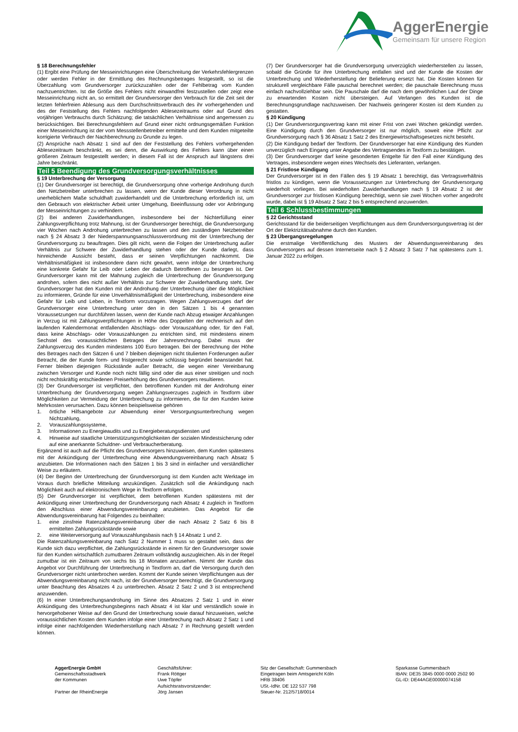AggerEnergie
Gemeinsam für unsere Region
§ 18 Berechnungsfehler
(1) Ergibt eine Prüfung der Messeinrichtungen eine Überschreitung der Verkehrsfehlergrenzen oder werden Fehler in der Ermittlung des Rechnungsbetrages festgestellt, so ist die Überzahlung vom Grundversorger zurückzuzahlen oder der Fehlbetrag vom Kunden nachzuentrichten. Ist die Größe des Fehlers nicht einwandfrei festzustellen oder zeigt eine Messeinrichtung nicht an, so ermittelt der Grundversorger den Verbrauch für die Zeit seit der letzten fehlerfreien Ablesung aus dem Durchschnittsverbrauch des ihr vorhergehenden und des der Feststellung des Fehlers nachfolgenden Ablesezeitraums oder auf Grund des vorjährigen Verbrauchs durch Schätzung; die tatsächlichen Verhältnisse sind angemessen zu berücksichtigen. Bei Berechnungsfehlern auf Grund einer nicht ordnungsgemäßen Funktion einer Messeinrichtung ist der vom Messstellenbetreiber ermittelte und dem Kunden mitgeteilte korrigierte Verbrauch der Nachberechnung zu Grunde zu legen.
(2) Ansprüche nach Absatz 1 sind auf den der Feststellung des Fehlers vorhergehenden Ablesezeitraum beschränkt, es sei denn, die Auswirkung des Fehlers kann über einen größeren Zeitraum festgestellt werden; in diesem Fall ist der Anspruch auf längstens drei Jahre beschränkt.
Teil 5 Beendigung des Grundversorgungsverhältnisses
§ 19 Unterbrechung der Versorgung
(1) Der Grundversorger ist berechtigt, die Grundversorgung ohne vorherige Androhung durch den Netzbetreiber unterbrechen zu lassen, wenn der Kunde dieser Verordnung in nicht unerheblichem Maße schuldhaft zuwiderhandelt und die Unterbrechung erforderlich ist, um den Gebrauch von elektrischer Arbeit unter Umgehung, Beeinflussung oder vor Anbringung der Messeinrichtungen zu verhindern.
(2) Bei anderen Zuwiderhandlungen, insbesondere bei der Nichterfüllung einer Zahlungsverpflichtung trotz Mahnung, ist der Grundversorger berechtigt, die Grundversorgung vier Wochen nach Androhung unterbrechen zu lassen und den zuständigen Netzbetreiber nach § 24 Absatz 3 der Niederspannungsanschlussverordnung mit der Unterbrechung der Grundversorgung zu beauftragen. Dies gilt nicht, wenn die Folgen der Unterbrechung außer Verhältnis zur Schwere der Zuwiderhandlung stehen oder der Kunde darlegt, dass hinreichende Aussicht besteht, dass er seinen Verpflichtungen nachkommt. Die Verhältnismäßigkeit ist insbesondere dann nicht gewahrt, wenn infolge der Unterbrechung eine konkrete Gefahr für Leib oder Leben der dadurch Betroffenen zu besorgen ist. Der Grundversorger kann mit der Mahnung zugleich die Unterbrechung der Grundversorgung androhen, sofern dies nicht außer Verhältnis zur Schwere der Zuwiderhandlung steht. Der Grundversorger hat den Kunden mit der Androhung der Unterbrechung über die Möglichkeit zu informieren, Gründe für eine Unverhältnismäßigkeit der Unterbrechung, insbesondere eine Gefahr für Leib und Leben, in Textform vorzutragen. Wegen Zahlungsverzuges darf der Grundversorger eine Unterbrechung unter den in den Sätzen 1 bis 4 genannten Voraussetzungen nur durchführen lassen, wenn der Kunde nach Abzug etwaiger Anzahlungen in Verzug ist mit Zahlungsverpflichtungen in Höhe des Doppelten der rechnerisch auf den laufenden Kalendermonat entfallenden Abschlags- oder Vorauszahlung oder, für den Fall, dass keine Abschlags- oder Vorauszahlungen zu entrichten sind, mit mindestens einem Sechstel des voraussichtlichen Betrages der Jahresrechnung. Dabei muss der Zahlungsverzug des Kunden mindestens 100 Euro betragen. Bei der Berechnung der Höhe des Betrages nach den Sätzen 6 und 7 bleiben diejenigen nicht titulierten Forderungen außer Betracht, die der Kunde form- und fristgerecht sowie schlüssig begründet beanstandet hat. Ferner bleiben diejenigen Rückstände außer Betracht, die wegen einer Vereinbarung zwischen Versorger und Kunde noch nicht fällig sind oder die aus einer streitigen und noch nicht rechtskräftig entschiedenen Preiserhöhung des Grundversorgers resultieren.
(3) Der Grundversorger ist verpflichtet, den betroffenen Kunden mit der Androhung einer Unterbrechung der Grundversorgung wegen Zahlungsverzuges zugleich in Textform über Möglichkeiten zur Vermeidung der Unterbrechung zu informieren, die für den Kunden keine Mehrkosten verursachen. Dazu können beispielsweise gehören
1. örtliche Hilfsangebote zur Abwendung einer Versorgungsunterbrechung wegen Nichtzahlung,
2. Vorauszahlungssysteme,
3. Informationen zu Energieaudits und zu Energieberatungsdiensten und
4. Hinweise auf staatliche Unterstützungsmöglichkeiten der sozialen Mindestsicherung oder auf eine anerkannte Schuldner- und Verbraucherberatung.
Ergänzend ist auch auf die Pflicht des Grundversorgers hinzuweisen, dem Kunden spätestens mit der Ankündigung der Unterbrechung eine Abwendungsvereinbarung nach Absatz 5 anzubieten. Die Informationen nach den Sätzen 1 bis 3 sind in einfacher und verständlicher Weise zu erläutern.
(4) Der Beginn der Unterbrechung der Grundversorgung ist dem Kunden acht Werktage im Voraus durch briefliche Mitteilung anzukündigen. Zusätzlich soll die Ankündigung nach Möglichkeit auch auf elektronischem Wege in Textform erfolgen.
(5) Der Grundversorger ist verpflichtet, dem betroffenen Kunden spätestens mit der Ankündigung einer Unterbrechung der Grundversorgung nach Absatz 4 zugleich in Textform den Abschluss einer Abwendungsvereinbarung anzubieten. Das Angebot für die Abwendungsvereinbarung hat Folgendes zu beinhalten:
1. eine zinsfreie Ratenzahlungsvereinbarung über die nach Absatz 2 Satz 6 bis 8 ermittelten Zahlungsrückstände sowie
2. eine Weiterversorgung auf Vorauszahlungsbasis nach § 14 Absatz 1 und 2.
Die Ratenzahlungsvereinbarung nach Satz 2 Nummer 1 muss so gestaltet sein, dass der Kunde sich dazu verpflichtet, die Zahlungsrückstände in einem für den Grundversorger sowie für den Kunden wirtschaftlich zumutbaren Zeitraum vollständig auszugleichen. Als in der Regel zumutbar ist ein Zeitraum von sechs bis 18 Monaten anzusehen. Nimmt der Kunde das Angebot vor Durchführung der Unterbrechung in Textform an, darf die Versorgung durch den Grundversorger nicht unterbrochen werden. Kommt der Kunde seinen Verpflichtungen aus der Abwendungsvereinbarung nicht nach, ist der Grundversorger berechtigt, die Grundversorgung unter Beachtung des Absatzes 4 zu unterbrechen. Absatz 2 Satz 2 und 3 ist entsprechend anzuwenden.
(6) In einer Unterbrechungsandrohung im Sinne des Absatzes 2 Satz 1 und in einer Ankündigung des Unterbrechungsbeginns nach Absatz 4 ist klar und verständlich sowie in hervorgehobener Weise auf den Grund der Unterbrechung sowie darauf hinzuweisen, welche voraussichtlichen Kosten dem Kunden infolge einer Unterbrechung nach Absatz 2 Satz 1 und infolge einer nachfolgenden Wiederherstellung nach Absatz 7 in Rechnung gestellt werden können.
(7) Der Grundversorger hat die Grundversorgung unverzüglich wiederherstellen zu lassen, sobald die Gründe für ihre Unterbrechung entfallen sind und der Kunde die Kosten der Unterbrechung und Wiederherstellung der Belieferung ersetzt hat. Die Kosten können für strukturell vergleichbare Fälle pauschal berechnet werden; die pauschale Berechnung muss einfach nachvollziehbar sein. Die Pauschale darf die nach dem gewöhnlichen Lauf der Dinge zu erwartenden Kosten nicht übersteigen. Auf Verlangen des Kunden ist die Berechnungsgrundlage nachzuweisen. Der Nachweis geringerer Kosten ist dem Kunden zu gestatten.
§ 20 Kündigung
(1) Der Grundversorgungsvertrag kann mit einer Frist von zwei Wochen gekündigt werden. Eine Kündigung durch den Grundversorger ist nur möglich, soweit eine Pflicht zur Grundversorgung nach § 36 Absatz 1 Satz 2 des Energiewirtschaftsgesetzes nicht besteht.
(2) Die Kündigung bedarf der Textform. Der Grundversorger hat eine Kündigung des Kunden unverzüglich nach Eingang unter Angabe des Vertragsendes in Textform zu bestätigen.
(3) Der Grundversorger darf keine gesonderten Entgelte für den Fall einer Kündigung des Vertrages, insbesondere wegen eines Wechsels des Lieferanten, verlangen.
§ 21 Fristlose Kündigung
Der Grundversorger ist in den Fällen des § 19 Absatz 1 berechtigt, das Vertragsverhältnis fristlos zu kündigen, wenn die Voraussetzungen zur Unterbrechung der Grundversorgung wiederholt vorliegen. Bei wiederholten Zuwiderhandlungen nach § 19 Absatz 2 ist der Grundversorger zur fristlosen Kündigung berechtigt, wenn sie zwei Wochen vorher angedroht wurde, dabei ist § 19 Absatz 2 Satz 2 bis 5 entsprechend anzuwenden.
Teil 6 Schlussbestimmungen
§ 22 Gerichtsstand
Gerichtsstand für die beiderseitigen Verpflichtungen aus dem Grundversorgungsvertrag ist der Ort der Elektrizitätsabnahme durch den Kunden.
§ 23 Übergangsregelungen
Die erstmalige Veröffentlichung des Musters der Abwendungsvereinbarung des Grundversorgers auf dessen Internetseite nach § 2 Absatz 3 Satz 7 hat spätestens zum 1. Januar 2022 zu erfolgen.
AggerEnergie GmbH
Gemeinschaftsstadtwerk
der Kommunen
Partner der RheinEnergie
Geschäftsführer:
Frank Röttger
Uwe Töpfer
Aufsichtsratsvorsitzender:
Jörg Jansen
Sitz der Gesellschaft: Gummersbach
Eingetragen beim Amtsgericht Köln
HRB 38406
USt.-IdNr. DE 122 537 798
Steuer-Nr. 212/5718/0014
Sparkasse Gummersbach
IBAN: DE35 3845 0000 0000 2502 90
GL-ID: DE44AGE00000074158